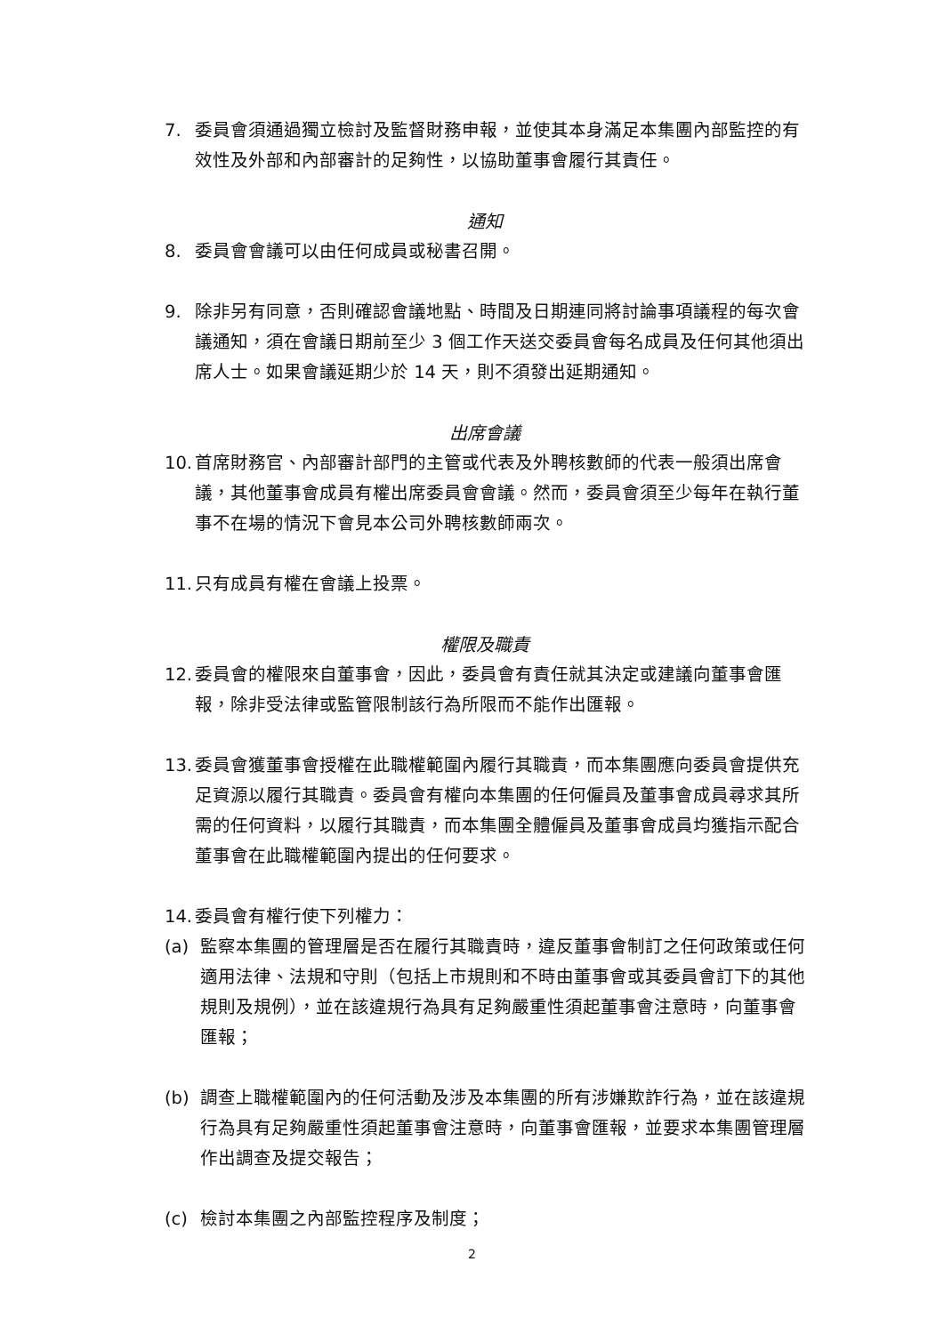7. 委員會須通過獨立檢討及監督財務申報，並使其本身滿足本集團內部監控的有效性及外部和內部審計的足夠性，以協助董事會履行其責任。
通知
8. 委員會會議可以由任何成員或秘書召開。
9. 除非另有同意，否則確認會議地點、時間及日期連同將討論事項議程的每次會議通知，須在會議日期前至少 3 個工作天送交委員會每名成員及任何其他須出席人士。如果會議延期少於 14 天，則不須發出延期通知。
出席會議
10. 首席財務官、內部審計部門的主管或代表及外聘核數師的代表一般須出席會議，其他董事會成員有權出席委員會會議。然而，委員會須至少每年在執行董事不在場的情況下會見本公司外聘核數師兩次。
11. 只有成員有權在會議上投票。
權限及職責
12. 委員會的權限來自董事會，因此，委員會有責任就其決定或建議向董事會匯報，除非受法律或監管限制該行為所限而不能作出匯報。
13. 委員會獲董事會授權在此職權範圍內履行其職責，而本集團應向委員會提供充足資源以履行其職責。委員會有權向本集團的任何僱員及董事會成員尋求其所需的任何資料，以履行其職責，而本集團全體僱員及董事會成員均獲指示配合董事會在此職權範圍內提出的任何要求。
14. 委員會有權行使下列權力：
(a) 監察本集團的管理層是否在履行其職責時，違反董事會制訂之任何政策或任何適用法律、法規和守則（包括上市規則和不時由董事會或其委員會訂下的其他規則及規例），並在該違規行為具有足夠嚴重性須起董事會注意時，向董事會匯報；
(b) 調查上職權範圍內的任何活動及涉及本集團的所有涉嫌欺詐行為，並在該違規行為具有足夠嚴重性須起董事會注意時，向董事會匯報，並要求本集團管理層作出調查及提交報告；
(c) 檢討本集團之內部監控程序及制度；
2